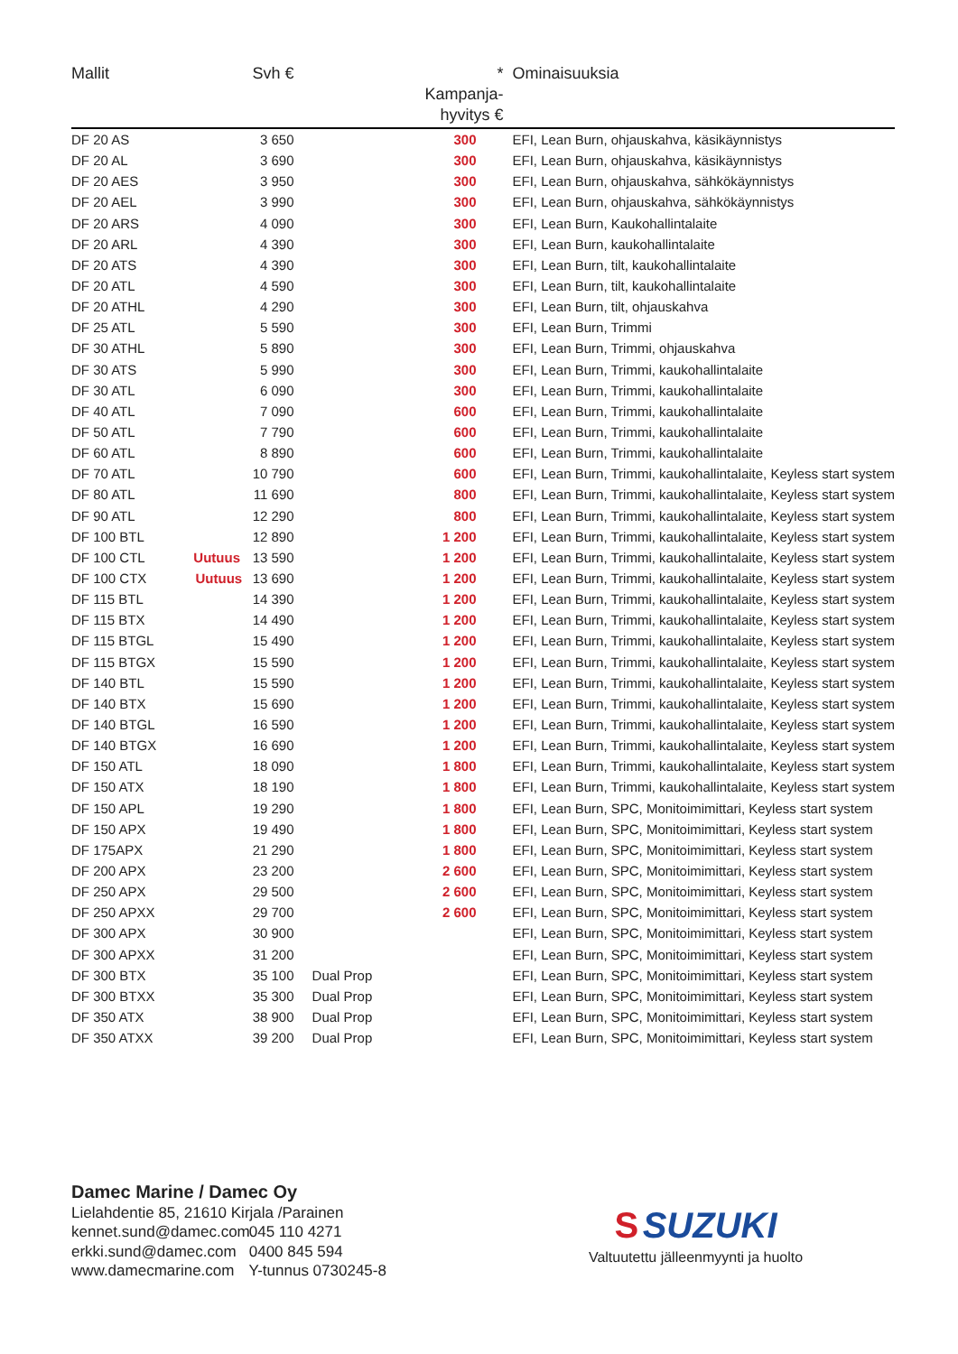| Mallit | Svh € | | * Kampanja- hyvitys € | Ominaisuuksia |
| --- | --- | --- | --- | --- |
| DF 20 AS | 3 650 | | 300 | EFI, Lean Burn, ohjauskahva, käsikäynnistys |
| DF 20 AL | 3 690 | | 300 | EFI, Lean Burn, ohjauskahva, käsikäynnistys |
| DF 20 AES | 3 950 | | 300 | EFI, Lean Burn, ohjauskahva, sähkökäynnistys |
| DF 20 AEL | 3 990 | | 300 | EFI, Lean Burn, ohjauskahva, sähkökäynnistys |
| DF 20 ARS | 4 090 | | 300 | EFI, Lean Burn, Kaukohallintalaite |
| DF 20 ARL | 4 390 | | 300 | EFI, Lean Burn, kaukohallintalaite |
| DF 20 ATS | 4 390 | | 300 | EFI, Lean Burn, tilt, kaukohallintalaite |
| DF 20 ATL | 4 590 | | 300 | EFI, Lean Burn, tilt, kaukohallintalaite |
| DF 20 ATHL | 4 290 | | 300 | EFI, Lean Burn, tilt, ohjauskahva |
| DF 25 ATL | 5 590 | | 300 | EFI, Lean Burn, Trimmi |
| DF 30 ATHL | 5 890 | | 300 | EFI, Lean Burn, Trimmi, ohjauskahva |
| DF 30 ATS | 5 990 | | 300 | EFI, Lean Burn, Trimmi, kaukohallintalaite |
| DF 30 ATL | 6 090 | | 300 | EFI, Lean Burn, Trimmi, kaukohallintalaite |
| DF 40 ATL | 7 090 | | 600 | EFI, Lean Burn, Trimmi, kaukohallintalaite |
| DF 50 ATL | 7 790 | | 600 | EFI, Lean Burn, Trimmi, kaukohallintalaite |
| DF 60 ATL | 8 890 | | 600 | EFI, Lean Burn, Trimmi, kaukohallintalaite |
| DF 70 ATL | 10 790 | | 600 | EFI, Lean Burn, Trimmi, kaukohallintalaite, Keyless start system |
| DF 80 ATL | 11 690 | | 800 | EFI, Lean Burn, Trimmi, kaukohallintalaite, Keyless start system |
| DF 90 ATL | 12 290 | | 800 | EFI, Lean Burn, Trimmi, kaukohallintalaite, Keyless start system |
| DF 100 BTL | 12 890 | | 1 200 | EFI, Lean Burn, Trimmi, kaukohallintalaite, Keyless start system |
| DF 100 CTL Uutuus | 13 590 | | 1 200 | EFI, Lean Burn, Trimmi, kaukohallintalaite, Keyless start system |
| DF 100 CTX Uutuus | 13 690 | | 1 200 | EFI, Lean Burn, Trimmi, kaukohallintalaite, Keyless start system |
| DF 115 BTL | 14 390 | | 1 200 | EFI, Lean Burn, Trimmi, kaukohallintalaite, Keyless start system |
| DF 115 BTX | 14 490 | | 1 200 | EFI, Lean Burn, Trimmi, kaukohallintalaite, Keyless start system |
| DF 115 BTGL | 15 490 | | 1 200 | EFI, Lean Burn, Trimmi, kaukohallintalaite, Keyless start system |
| DF 115 BTGX | 15 590 | | 1 200 | EFI, Lean Burn, Trimmi, kaukohallintalaite, Keyless start system |
| DF 140 BTL | 15 590 | | 1 200 | EFI, Lean Burn, Trimmi, kaukohallintalaite, Keyless start system |
| DF 140 BTX | 15 690 | | 1 200 | EFI, Lean Burn, Trimmi, kaukohallintalaite, Keyless start system |
| DF 140 BTGL | 16 590 | | 1 200 | EFI, Lean Burn, Trimmi, kaukohallintalaite, Keyless start system |
| DF 140 BTGX | 16 690 | | 1 200 | EFI, Lean Burn, Trimmi, kaukohallintalaite, Keyless start system |
| DF 150 ATL | 18 090 | | 1 800 | EFI, Lean Burn, Trimmi, kaukohallintalaite, Keyless start system |
| DF 150 ATX | 18 190 | | 1 800 | EFI, Lean Burn, Trimmi, kaukohallintalaite, Keyless start system |
| DF 150 APL | 19 290 | | 1 800 | EFI, Lean Burn, SPC, Monitoimimittari, Keyless start system |
| DF 150 APX | 19 490 | | 1 800 | EFI, Lean Burn, SPC, Monitoimimittari, Keyless start system |
| DF 175APX | 21 290 | | 1 800 | EFI, Lean Burn, SPC, Monitoimimittari, Keyless start system |
| DF 200 APX | 23 200 | | 2 600 | EFI, Lean Burn, SPC, Monitoimimittari, Keyless start system |
| DF 250 APX | 29 500 | | 2 600 | EFI, Lean Burn, SPC, Monitoimimittari, Keyless start system |
| DF 250 APXX | 29 700 | | 2 600 | EFI, Lean Burn, SPC, Monitoimimittari, Keyless start system |
| DF 300 APX | 30 900 | | | EFI, Lean Burn, SPC, Monitoimimittari, Keyless start system |
| DF 300 APXX | 31 200 | | | EFI, Lean Burn, SPC, Monitoimimittari, Keyless start system |
| DF 300 BTX | 35 100 | Dual Prop | | EFI, Lean Burn, SPC, Monitoimimittari, Keyless start system |
| DF 300 BTXX | 35 300 | Dual Prop | | EFI, Lean Burn, SPC, Monitoimimittari, Keyless start system |
| DF 350 ATX | 38 900 | Dual Prop | | EFI, Lean Burn, SPC, Monitoimimittari, Keyless start system |
| DF 350 ATXX | 39 200 | Dual Prop | | EFI, Lean Burn, SPC, Monitoimimittari, Keyless start system |
Damec Marine / Damec Oy
Lielahdentie 85, 21610 Kirjala /Parainen
kennet.sund@damec.com 045 110 4271
erkki.sund@damec.com 0400 845 594
www.damecmarine.com Y-tunnus 0730245-8
S SUZUKI
Valtuutettu jälleenmyynti ja huolto